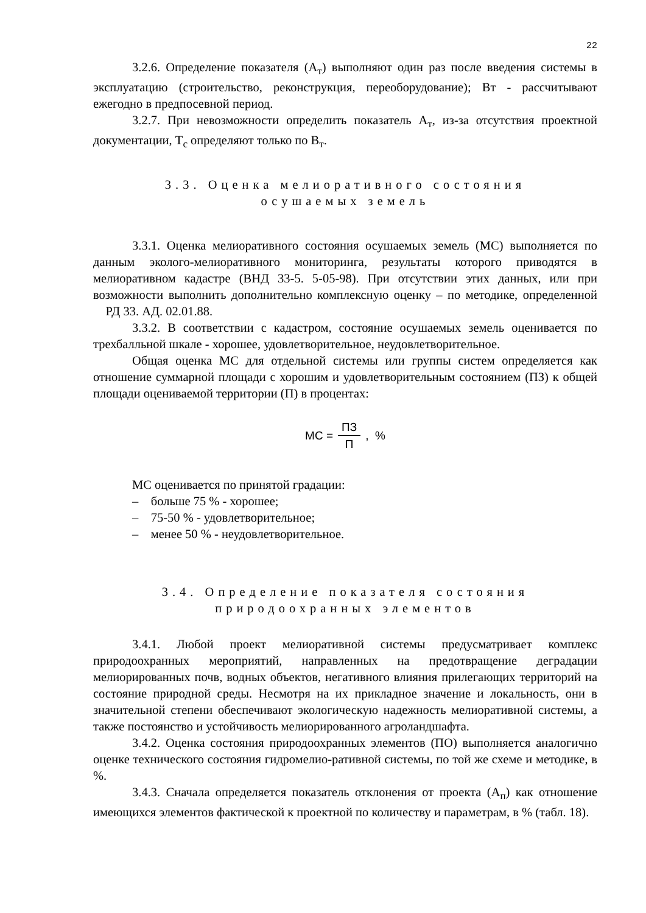22
3.2.6. Определение показателя (А<sub>т</sub>) выполняют один раз после введения системы в эксплуатацию (строительство, реконструкция, переоборудование); Вт - рассчитывают ежегодно в предпосевной период.
3.2.7. При невозможности определить показатель А<sub>т</sub>, из-за отсутствия проектной документации, Т<sub>с</sub> определяют только по В<sub>т</sub>.
3.3. Оценка мелиоративного состояния
осушаемых земель
3.3.1. Оценка мелиоративного состояния осушаемых земель (МС) выполняется по данным эколого-мелиоративного мониторинга, результаты которого приводятся в мелиоративном кадастре (ВНД 33-5. 5-05-98). При отсутствии этих данных, или при возможности выполнить дополнительно комплексную оценку – по методике, определенной РД 33. АД. 02.01.88.
3.3.2. В соответствии с кадастром, состояние осушаемых земель оценивается по трехбалльной шкале - хорошее, удовлетворительное, неудовлетворительное.
Общая оценка МС для отдельной системы или группы систем определяется как отношение суммарной площади с хорошим и удовлетворительным состоянием (ПЗ) к общей площади оцениваемой территории (П) в процентах:
МС = ПЗ П , %
МС оценивается по принятой градации:
– больше 75 % - хорошее;
– 75-50 % - удовлетворительное;
– менее 50 % - неудовлетворительное.
3.4. Определение показателя состояния
природоохранных элементов
3.4.1. Любой проект мелиоративной системы предусматривает комплекс природоохранных мероприятий, направленных на предотвращение деградации мелиорированных почв, водных объектов, негативного влияния прилегающих территорий на состояние природной среды. Несмотря на их прикладное значение и локальность, они в значительной степени обеспечивают экологическую надежность мелиоративной системы, а также постоянство и устойчивость мелиорированного агроландшафта.
3.4.2. Оценка состояния природоохранных элементов (ПО) выполняется аналогично оценке технического состояния гидромелио-ративной системы, по той же схеме и методике, в %.
3.4.3. Сначала определяется показатель отклонения от проекта (А<sub>п</sub>) как отношение имеющихся элементов фактической к проектной по количеству и параметрам, в % (табл. 18).